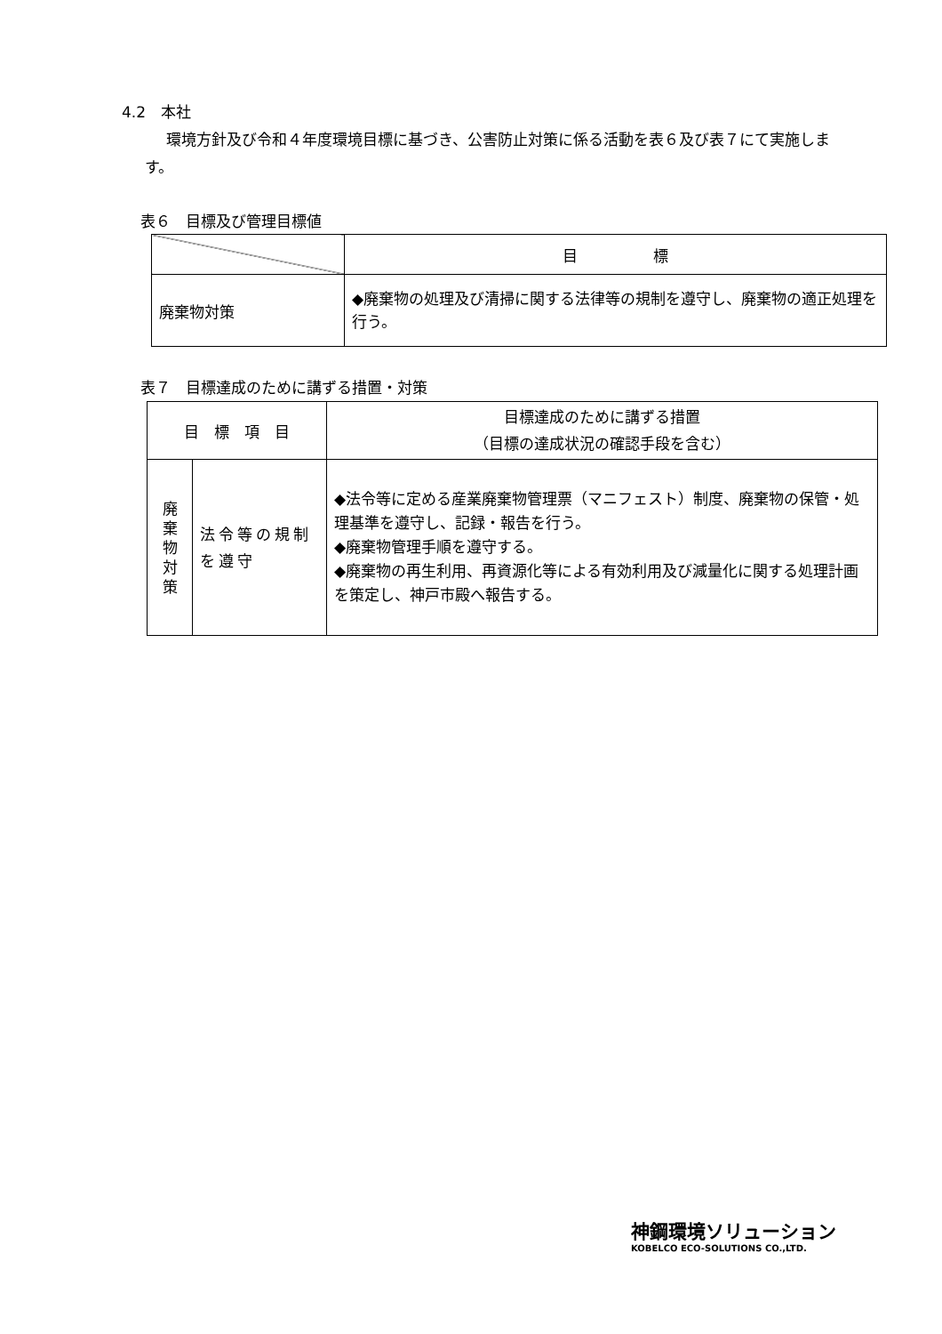4.2　本社
環境方針及び令和４年度環境目標に基づき、公害防止対策に係る活動を表６及び表７にて実施します。
表６　目標及び管理目標値
| | 目 標 |
| --- | --- |
| 廃棄物対策 | ◆廃棄物の処理及び清掃に関する法律等の規制を遵守し、廃棄物の適正処理を行う。 |
表７　目標達成のために講ずる措置・対策
| 目 標 項 目 | | 目標達成のために講ずる措置 （目標の達成状況の確認手段を含む） |
| --- | --- | --- |
| 廃 棄 物 対 策 | 法令等の規制を遵守 | ◆法令等に定める産業廃棄物管理票（マニフェスト）制度、廃棄物の保管・処理基準を遵守し、記録・報告を行う。 ◆廃棄物管理手順を遵守する。 ◆廃棄物の再生利用、再資源化等による有効利用及び減量化に関する処理計画を策定し、神戸市殿へ報告する。 |
神鋼環境ソリューション
KOBELCO ECO-SOLUTIONS CO.,LTD.